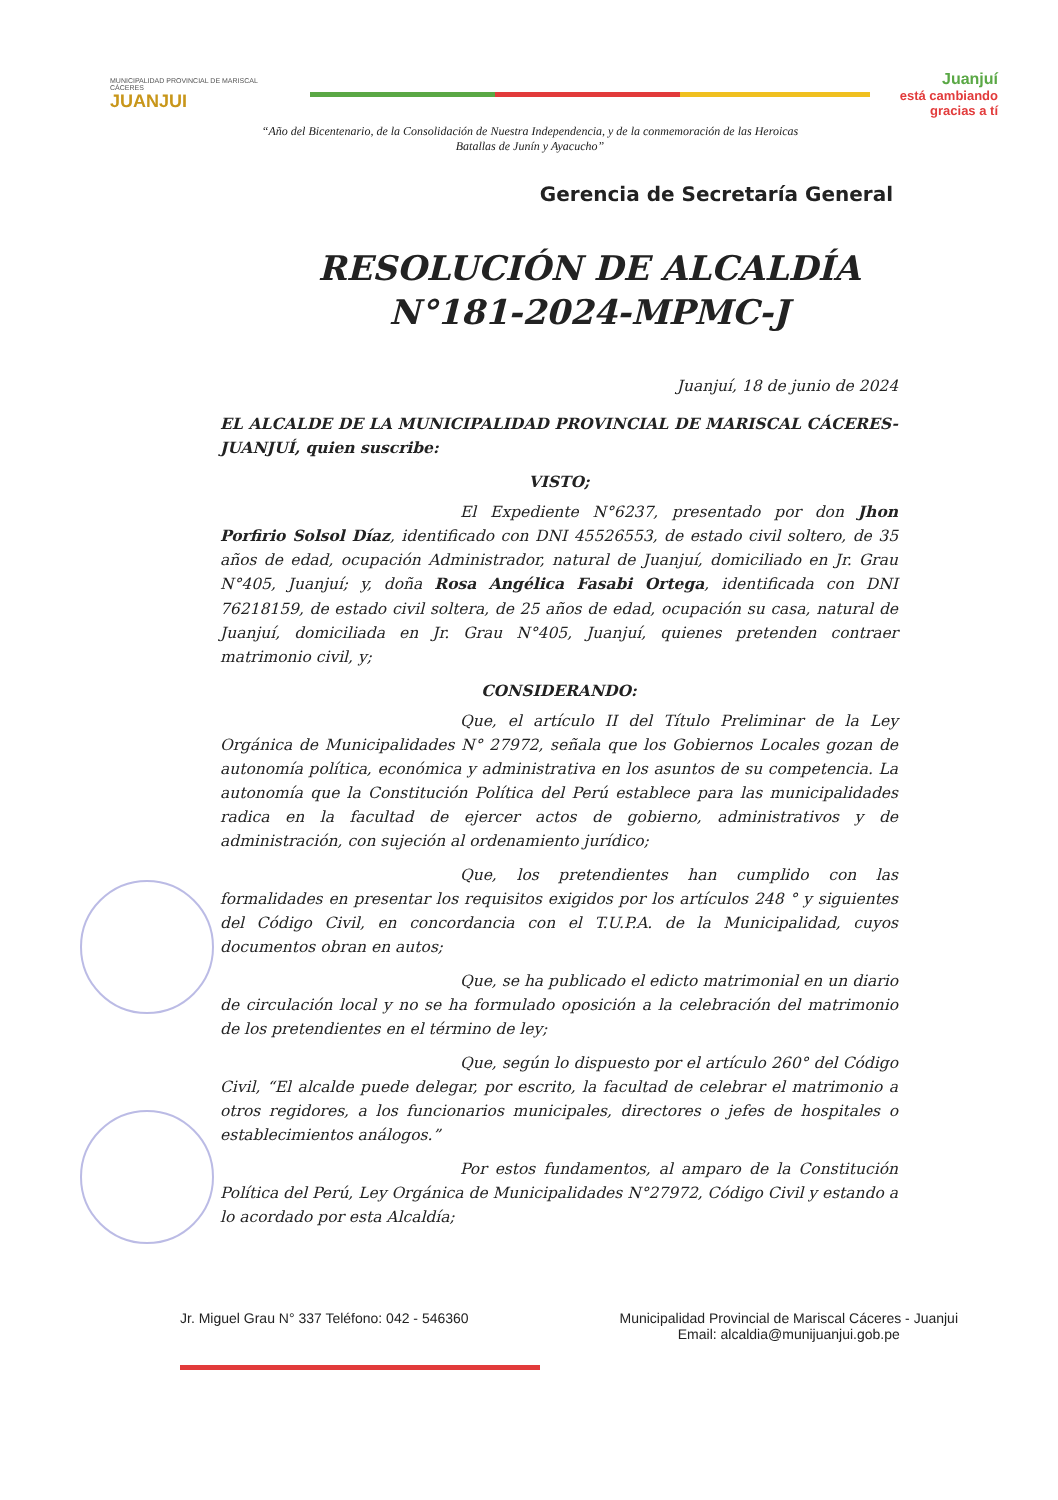MUNICIPALIDAD PROVINCIAL DE MARISCAL CÁCERES
JUANJUI
Juanjuí
está cambiando
gracias a tí
“Año del Bicentenario, de la Consolidación de Nuestra Independencia, y de la conmemoración de las Heroicas Batallas de Junín y Ayacucho”
Gerencia de Secretaría General
RESOLUCIÓN DE ALCALDÍA
N°181-2024-MPMC-J
Juanjuí, 18 de junio de 2024
EL ALCALDE DE LA MUNICIPALIDAD PROVINCIAL DE MARISCAL CÁCERES-JUANJUÍ, quien suscribe:
VISTO;
El Expediente N°6237, presentado por don Jhon Porfirio Solsol Díaz, identificado con DNI 45526553, de estado civil soltero, de 35 años de edad, ocupación Administrador, natural de Juanjuí, domiciliado en Jr. Grau N°405, Juanjuí; y, doña Rosa Angélica Fasabi Ortega, identificada con DNI 76218159, de estado civil soltera, de 25 años de edad, ocupación su casa, natural de Juanjuí, domiciliada en Jr. Grau N°405, Juanjuí, quienes pretenden contraer matrimonio civil, y;
CONSIDERANDO:
Que, el artículo II del Título Preliminar de la Ley Orgánica de Municipalidades N° 27972, señala que los Gobiernos Locales gozan de autonomía política, económica y administrativa en los asuntos de su competencia. La autonomía que la Constitución Política del Perú establece para las municipalidades radica en la facultad de ejercer actos de gobierno, administrativos y de administración, con sujeción al ordenamiento jurídico;
Que, los pretendientes han cumplido con las formalidades en presentar los requisitos exigidos por los artículos 248 ° y siguientes del Código Civil, en concordancia con el T.U.P.A. de la Municipalidad, cuyos documentos obran en autos;
Que, se ha publicado el edicto matrimonial en un diario de circulación local y no se ha formulado oposición a la celebración del matrimonio de los pretendientes en el término de ley;
Que, según lo dispuesto por el artículo 260° del Código Civil, “El alcalde puede delegar, por escrito, la facultad de celebrar el matrimonio a otros regidores, a los funcionarios municipales, directores o jefes de hospitales o establecimientos análogos.”
Por estos fundamentos, al amparo de la Constitución Política del Perú, Ley Orgánica de Municipalidades N°27972, Código Civil y estando a lo acordado por esta Alcaldía;
Jr. Miguel Grau N° 337 Teléfono: 042 - 546360 Municipalidad Provincial de Mariscal Cáceres - Juanjui
Email: alcaldia@munijuanjui.gob.pe